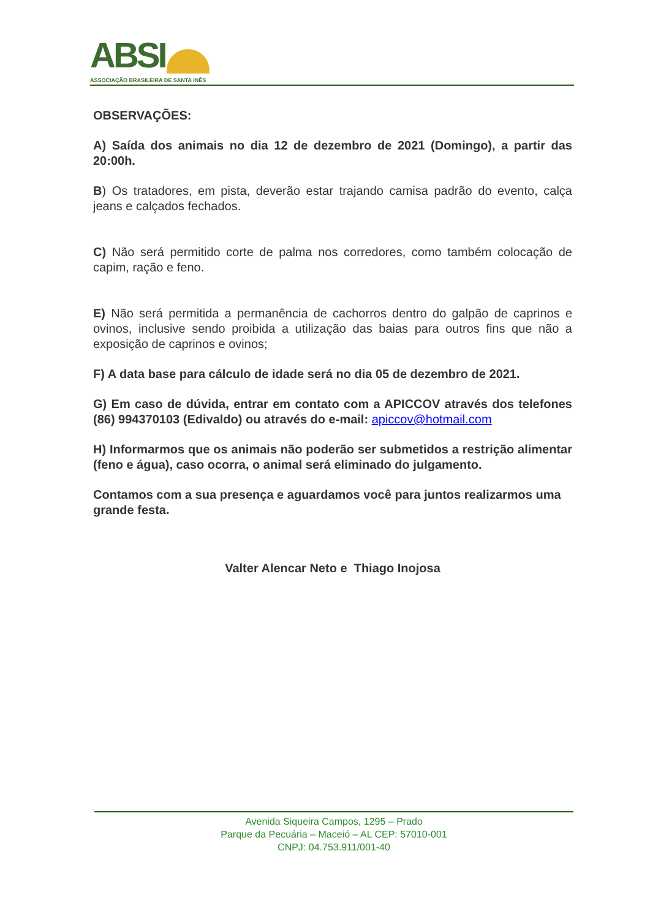ABSI
ASSOCIAÇÃO BRASILEIRA DE SANTA INÊS
OBSERVAÇÕES:
A) Saída dos animais no dia 12 de dezembro de 2021 (Domingo), a partir das 20:00h.
B) Os tratadores, em pista, deverão estar trajando camisa padrão do evento, calça jeans e calçados fechados.
C) Não será permitido corte de palma nos corredores, como também colocação de capim, ração e feno.
E) Não será permitida a permanência de cachorros dentro do galpão de caprinos e ovinos, inclusive sendo proibida a utilização das baias para outros fins que não a exposição de caprinos e ovinos;
F) A data base para cálculo de idade será no dia 05 de dezembro de 2021.
G) Em caso de dúvida, entrar em contato com a APICCOV através dos telefones (86) 994370103 (Edivaldo) ou através do e-mail: apiccov@hotmail.com
H) Informarmos que os animais não poderão ser submetidos a restrição alimentar (feno e água), caso ocorra, o animal será eliminado do julgamento.
Contamos com a sua presença e aguardamos você para juntos realizarmos uma grande festa.
Valter Alencar Neto e Thiago Inojosa
Avenida Siqueira Campos, 1295 – Prado
Parque da Pecuária – Maceió – AL CEP: 57010-001
CNPJ: 04.753.911/001-40